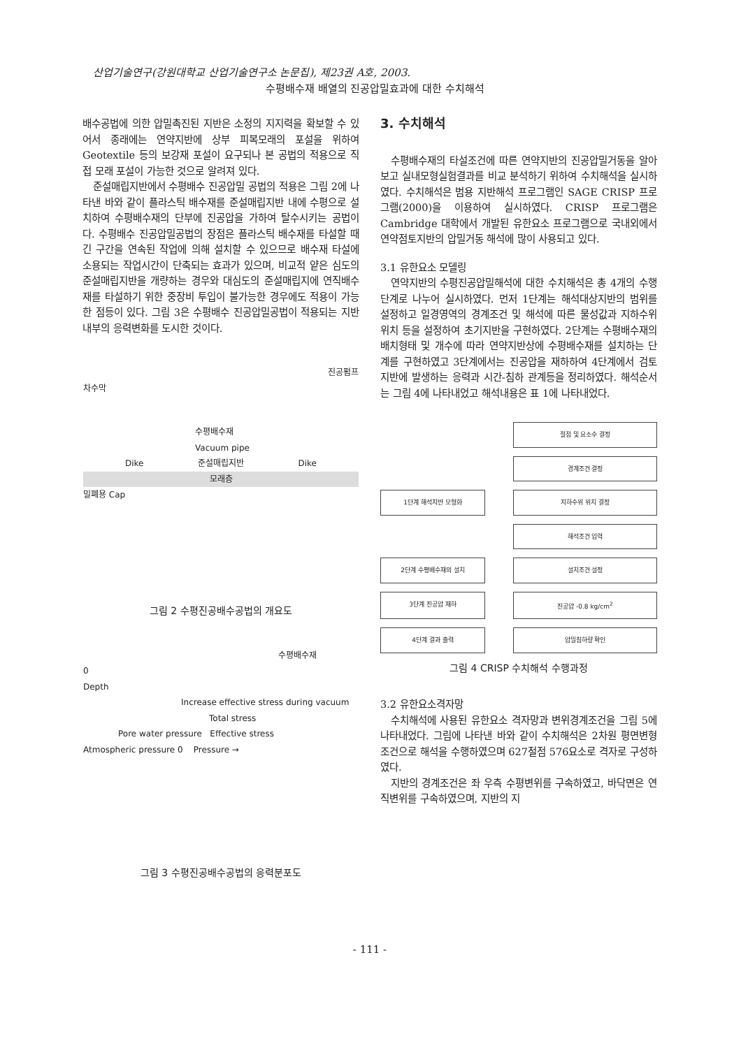산업기술연구(강원대학교 산업기술연구소 논문집), 제23권 A호, 2003.
수평배수재 배열의 진공압밀효과에 대한 수치해석
배수공법에 의한 압밀촉진된 지반은 소정의 지지력을 확보할 수 있어서 종래에는 연약지반에 상부 피복모래의 포설을 위하여 Geotextile 등의 보강재 포설이 요구되나 본 공법의 적용으로 직접 모래 포설이 가능한 것으로 알려져 있다.
준설매립지반에서 수평배수 진공압밀 공법의 적용은 그림 2에 나타낸 바와 같이 플라스틱 배수재를 준설매립지반 내에 수평으로 설치하여 수평배수재의 단부에 진공압을 가하여 탈수시키는 공법이다. 수평배수 진공압밀공법의 장점은 플라스틱 배수재를 타설할 때 긴 구간을 연속된 작업에 의해 설치할 수 있으므로 배수재 타설에 소용되는 작업시간이 단축되는 효과가 있으며, 비교적 얕은 심도의 준설매립지반을 개량하는 경우와 대심도의 준설매립지에 연직배수재를 타설하기 위한 중장비 투입이 불가능한 경우에도 적용이 가능한 점등이 있다. 그림 3은 수평배수 진공압밀공법이 적용되는 지반내부의 응력변화를 도시한 것이다.
진공펌프
차수막
수평배수재
Vacuum pipe
Dike 준설매립지반 Dike
모래층
밀폐용 Cap
그림 2 수평진공배수공법의 개요도
수평배수재
0
Depth
Increase effective stress during vacuum
Total stress
Pore water pressure Effective stress
Atmospheric pressure 0 Pressure →
그림 3 수평진공배수공법의 응력분포도
3. 수치해석
수평배수재의 타설조건에 따른 연약지반의 진공압밀거동을 알아보고 실내모형실험결과를 비교 분석하기 위하여 수치해석을 실시하였다. 수치해석은 범용 지반해석 프로그램인 SAGE CRISP 프로그램(2000)을 이용하여 실시하였다. CRISP 프로그램은 Cambridge 대학에서 개발된 유한요소 프로그램으로 국내외에서 연약점토지반의 압밀거동 해석에 많이 사용되고 있다.
3.1 유한요소 모델링
연약지반의 수평진공압밀해석에 대한 수치해석은 총 4개의 수행단계로 나누어 실시하였다. 먼저 1단계는 해석대상지반의 범위를 설정하고 일경영역의 경계조건 및 해석에 따른 물성값과 지하수위 위치 등을 설정하여 초기지반을 구현하였다. 2단계는 수평배수재의 배치형태 및 개수에 따라 연약지반상에 수평배수재를 설치하는 단계를 구현하였고 3단계에서는 진공압을 재하하여 4단계에서 검토 지반에 발생하는 응력과 시간-침하 관계등을 정리하였다. 해석순서는 그림 4에 나타내었고 해석내용은 표 1에 나타내었다.
절점 및 요소수 결정
경계조건 결정
1단계 해석지반 모형화
지하수위 위치 결정
해석조건 입력
2단계 수평배수재의 설치
설치조건 설정
3단계 진공압 재하
진공압 -0.8 kg/cm<sup>2</sup>
4단계 결과 출력
압밀침하량 확인
그림 4 CRISP 수치해석 수행과정
3.2 유한요소격자망
수치해석에 사용된 유한요소 격자망과 변위경계조건을 그림 5에 나타내었다. 그림에 나타낸 바와 같이 수치해석은 2차원 평면변형 조건으로 해석을 수행하였으며 627절점 576요소로 격자로 구성하였다.
지반의 경계조건은 좌 우측 수평변위를 구속하였고, 바닥면은 연직변위를 구속하였으며, 지반의 지
- 111 -